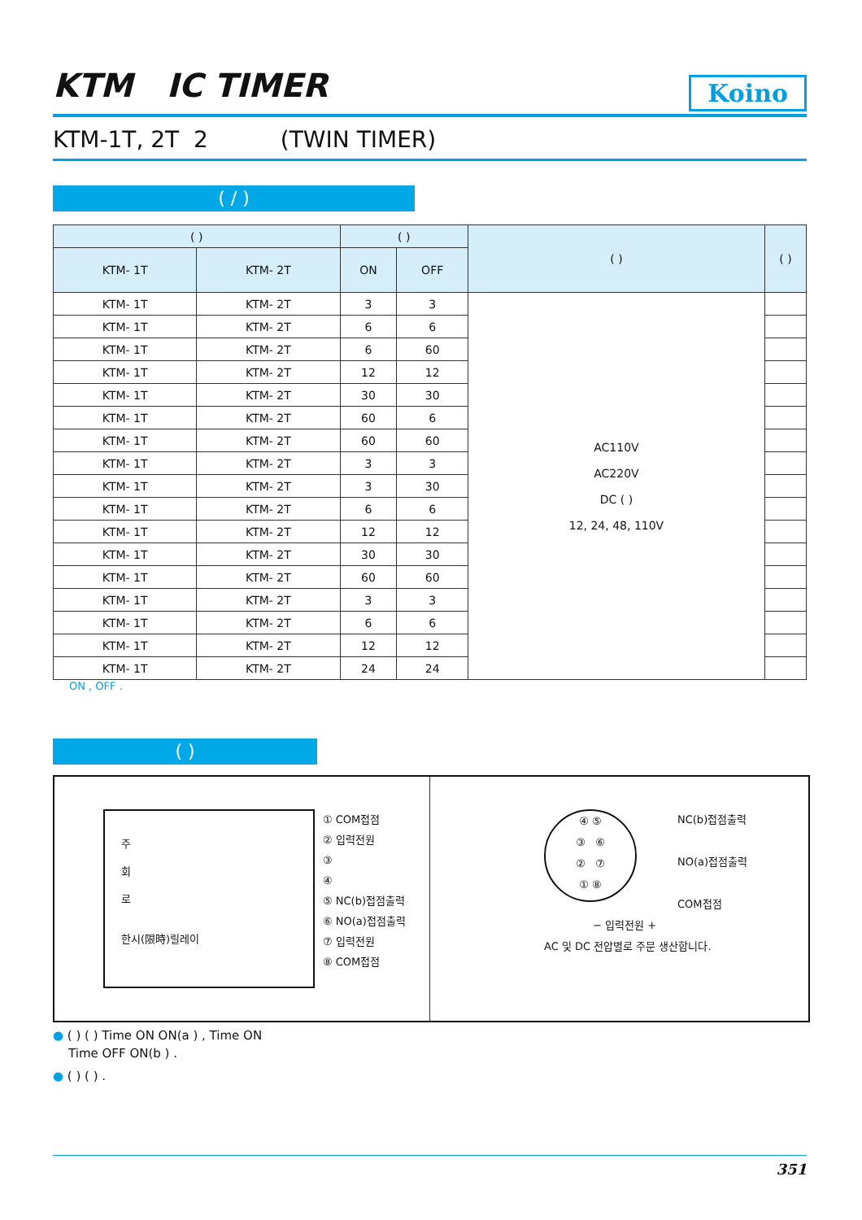KTM IC TIMER Koino
KTM-1T, 2T 2 (TWIN TIMER)
( / )
| ( ) | | ( ) | | ( ) | ( ) |
| --- | --- | --- | --- | --- | --- |
| KTM- 1T | KTM- 2T | ON | OFF | | |
| KTM- 1T | KTM- 2T | 3 | 3 | AC110V AC220V DC ( ) 12, 24, 48, 110V | |
| KTM- 1T | KTM- 2T | 6 | 6 | | |
| KTM- 1T | KTM- 2T | 6 | 60 | | |
| KTM- 1T | KTM- 2T | 12 | 12 | | |
| KTM- 1T | KTM- 2T | 30 | 30 | | |
| KTM- 1T | KTM- 2T | 60 | 6 | | |
| KTM- 1T | KTM- 2T | 60 | 60 | | |
| KTM- 1T | KTM- 2T | 3 | 3 | | |
| KTM- 1T | KTM- 2T | 3 | 30 | | |
| KTM- 1T | KTM- 2T | 6 | 6 | | |
| KTM- 1T | KTM- 2T | 12 | 12 | | |
| KTM- 1T | KTM- 2T | 30 | 30 | | |
| KTM- 1T | KTM- 2T | 60 | 60 | | |
| KTM- 1T | KTM- 2T | 3 | 3 | | |
| KTM- 1T | KTM- 2T | 6 | 6 | | |
| KTM- 1T | KTM- 2T | 12 | 12 | | |
| KTM- 1T | KTM- 2T | 24 | 24 | | |
ON , OFF .
( )
주
회
로
한시(限時)릴레이
① COM접점
② 입력전원
③
④
⑤ NC(b)접점출력
⑥ NO(a)접점출력
⑦ 입력전원
⑧ COM접점
④ ⑤
③ ⑥
② ⑦
① ⑧
NC(b)접점출력
NO(a)접점출력
COM접점
− 입력전원 +
AC 및 DC 전압별로 주문 생산합니다.
● ( ) ( ) Time ON ON(a ) , Time ON
Time OFF ON(b ) .
● ( ) ( ) .
351